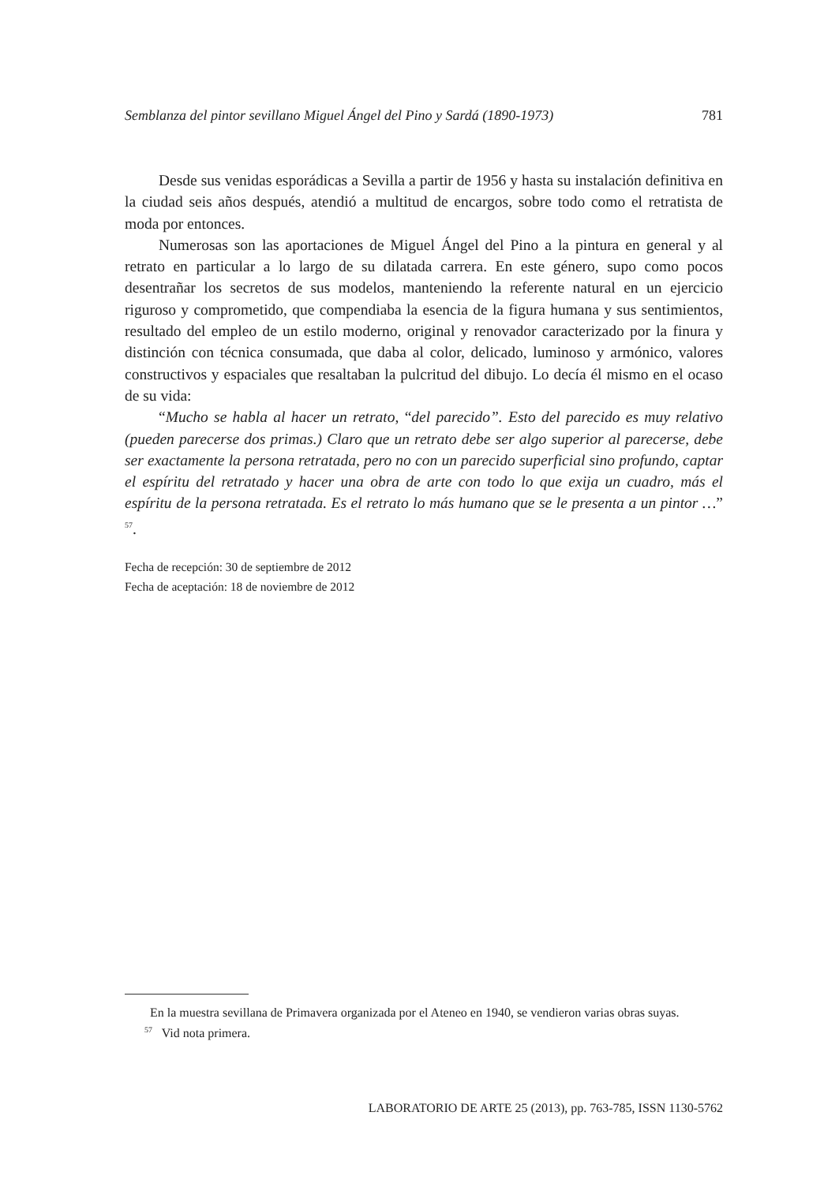Semblanza del pintor sevillano Miguel Ángel del Pino y Sardá (1890-1973) 781
Desde sus venidas esporádicas a Sevilla a partir de 1956 y hasta su instalación definitiva en la ciudad seis años después, atendió a multitud de encargos, sobre todo como el retratista de moda por entonces.
Numerosas son las aportaciones de Miguel Ángel del Pino a la pintura en general y al retrato en particular a lo largo de su dilatada carrera. En este género, supo como pocos desentrañar los secretos de sus modelos, manteniendo la referente natural en un ejercicio riguroso y comprometido, que compendiaba la esencia de la figura humana y sus sentimientos, resultado del empleo de un estilo moderno, original y renovador caracterizado por la finura y distinción con técnica consumada, que daba al color, delicado, luminoso y armónico, valores constructivos y espaciales que resaltaban la pulcritud del dibujo. Lo decía él mismo en el ocaso de su vida:
“Mucho se habla al hacer un retrato, “del parecido”. Esto del parecido es muy relativo (pueden parecerse dos primas.) Claro que un retrato debe ser algo superior al parecerse, debe ser exactamente la persona retratada, pero no con un parecido superficial sino profundo, captar el espíritu del retratado y hacer una obra de arte con todo lo que exija un cuadro, más el espíritu de la persona retratada. Es el retrato lo más humano que se le presenta a un pintor …” <sup>57</sup>.
Fecha de recepción: 30 de septiembre de 2012
Fecha de aceptación: 18 de noviembre de 2012
En la muestra sevillana de Primavera organizada por el Ateneo en 1940, se vendieron varias obras suyas.
<sup>57</sup> Vid nota primera.
LABORATORIO DE ARTE 25 (2013), pp. 763-785, ISSN 1130-5762